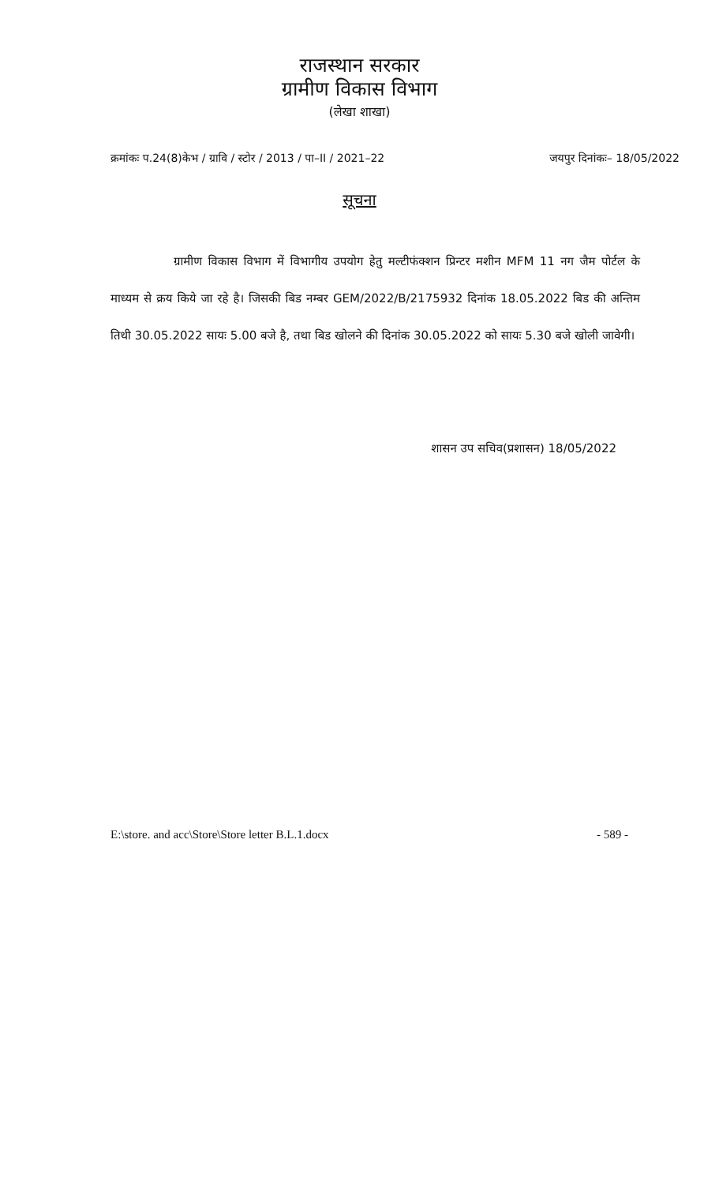राजस्थान सरकार
ग्रामीण विकास विभाग
(लेखा शाखा)
क्रमांकः प.24(8)केभ / ग्रावि / स्टोर / 2013 / पा–II / 2021–22 जयपुर दिनांकः– 18/05/2022
सूचना
ग्रामीण विकास विभाग में विभागीय उपयोग हेतु मल्टीफंक्शन प्रिन्टर मशीन MFM 11 नग जैम पोर्टल के माध्यम से क्रय किये जा रहे है। जिसकी बिड नम्बर GEM/2022/B/2175932 दिनांक 18.05.2022 बिड की अन्तिम तिथी 30.05.2022 सायः 5.00 बजे है, तथा बिड खोलने की दिनांक 30.05.2022 को सायः 5.30 बजे खोली जावेगी।
शासन उप सचिव(प्रशासन) 18/05/2022
E:\store. and acc\Store\Store letter B.L.1.docx - 589 -